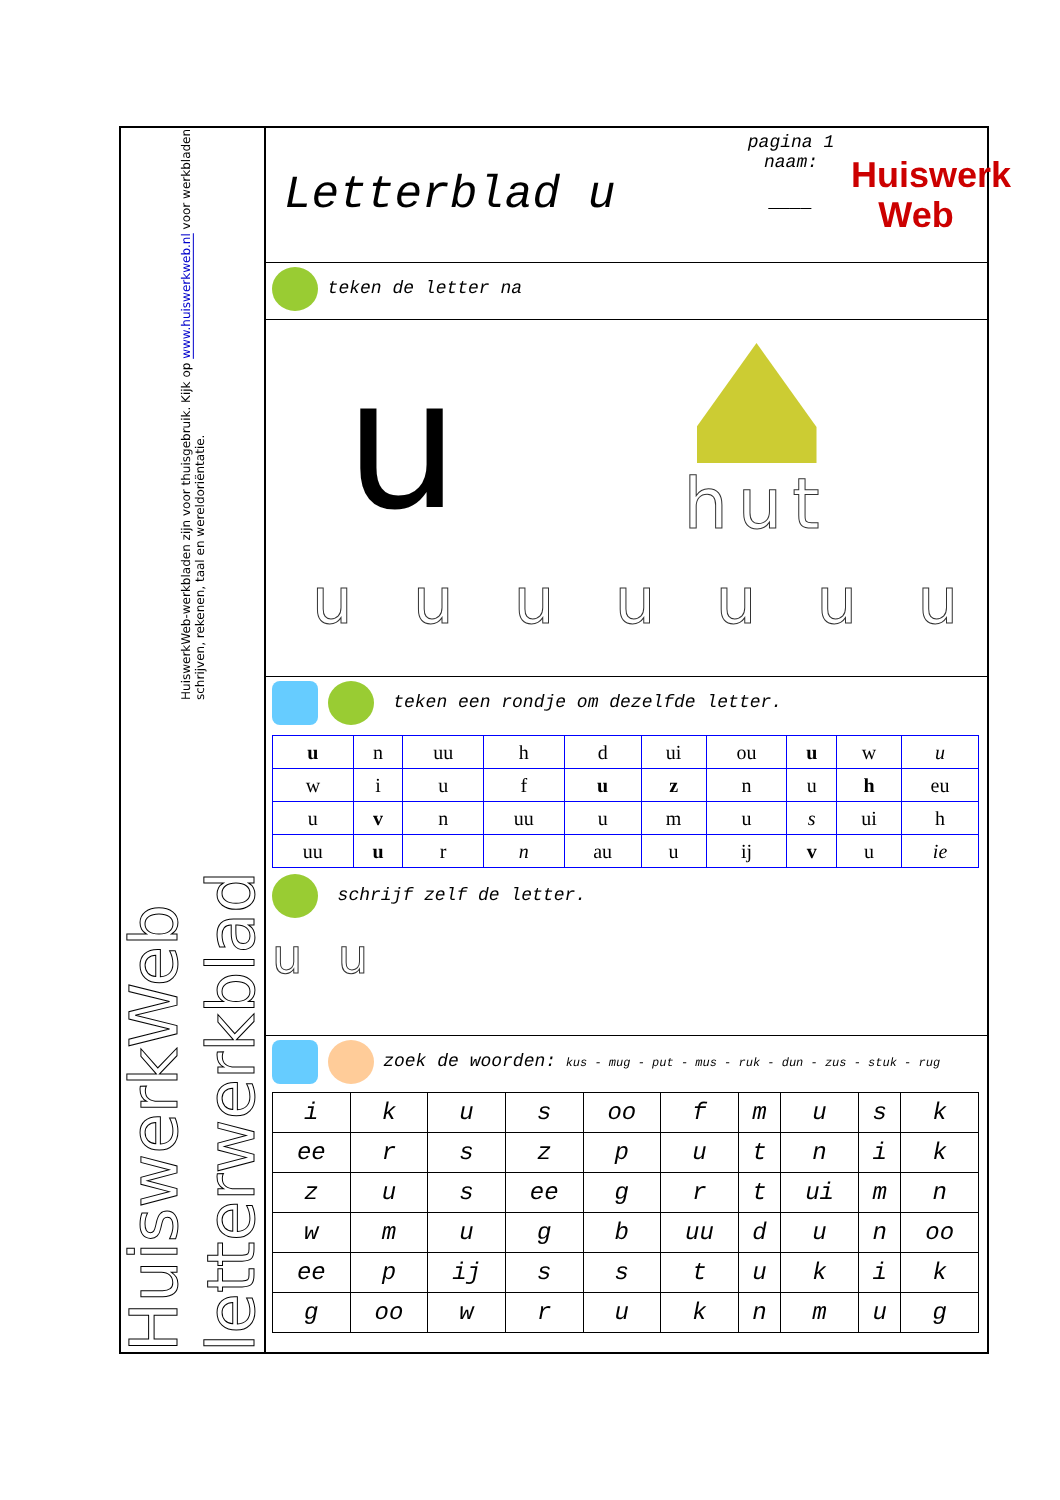HuiswerkWeb letterwerkblad HuiswerkWeb-werkbladen zijn voor thuisgebruik. Kijk op www.huiswerkweb.nl voor werkbladen schrijven, rekenen, taal en wereldoriëntatie.
Letterblad u
pagina 1
naam:
____
Huiswerk
Web
teken de letter na
u
hut
u u u u u u u
teken een rondje om dezelfde letter.
| u | n | uu | h | d | ui | ou | u | w | u |
| w | i | u | f | u | z | n | u | h | eu |
| u | v | n | uu | u | m | u | s | ui | h |
| uu | u | r | n | au | u | ij | v | u | ie |
schrijf zelf de letter.
u u
zoek de woorden: kus - mug - put - mus - ruk - dun - zus - stuk - rug
| i | k | u | s | oo | f | m | u | s | k |
| ee | r | s | z | p | u | t | n | i | k |
| z | u | s | ee | g | r | t | ui | m | n |
| w | m | u | g | b | uu | d | u | n | oo |
| ee | p | ij | s | s | t | u | k | i | k |
| g | oo | w | r | u | k | n | m | u | g |